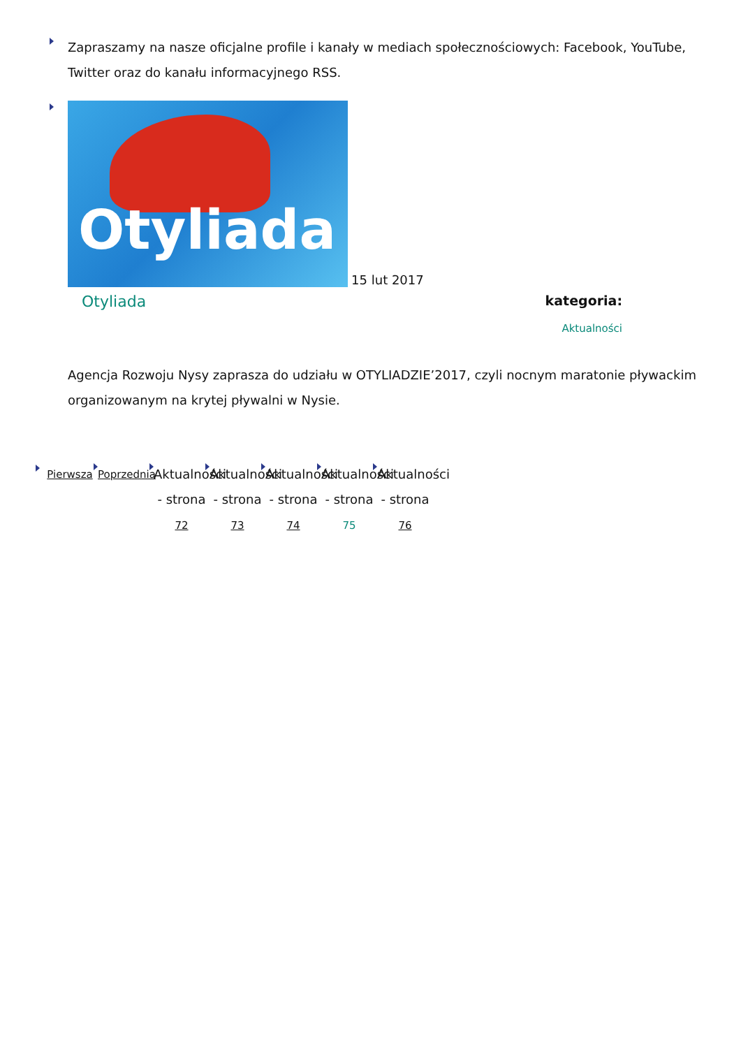Zapraszamy na nasze oficjalne profile i kanały w mediach społecznościowych: Facebook, YouTube, Twitter oraz do kanału informacyjnego RSS.
Otyliada 15 lut 2017
Otyliada
kategoria:
Aktualności
Agencja Rozwoju Nysy zaprasza do udziału w OTYLIADZIE’2017, czyli nocnym maratonie pływackim organizowanym na krytej pływalni w Nysie.
Pierwsza Poprzednia
Aktualności - strona 72
Aktualności - strona 73
Aktualności - strona 74
Aktualności - strona 75
Aktualności - strona 76